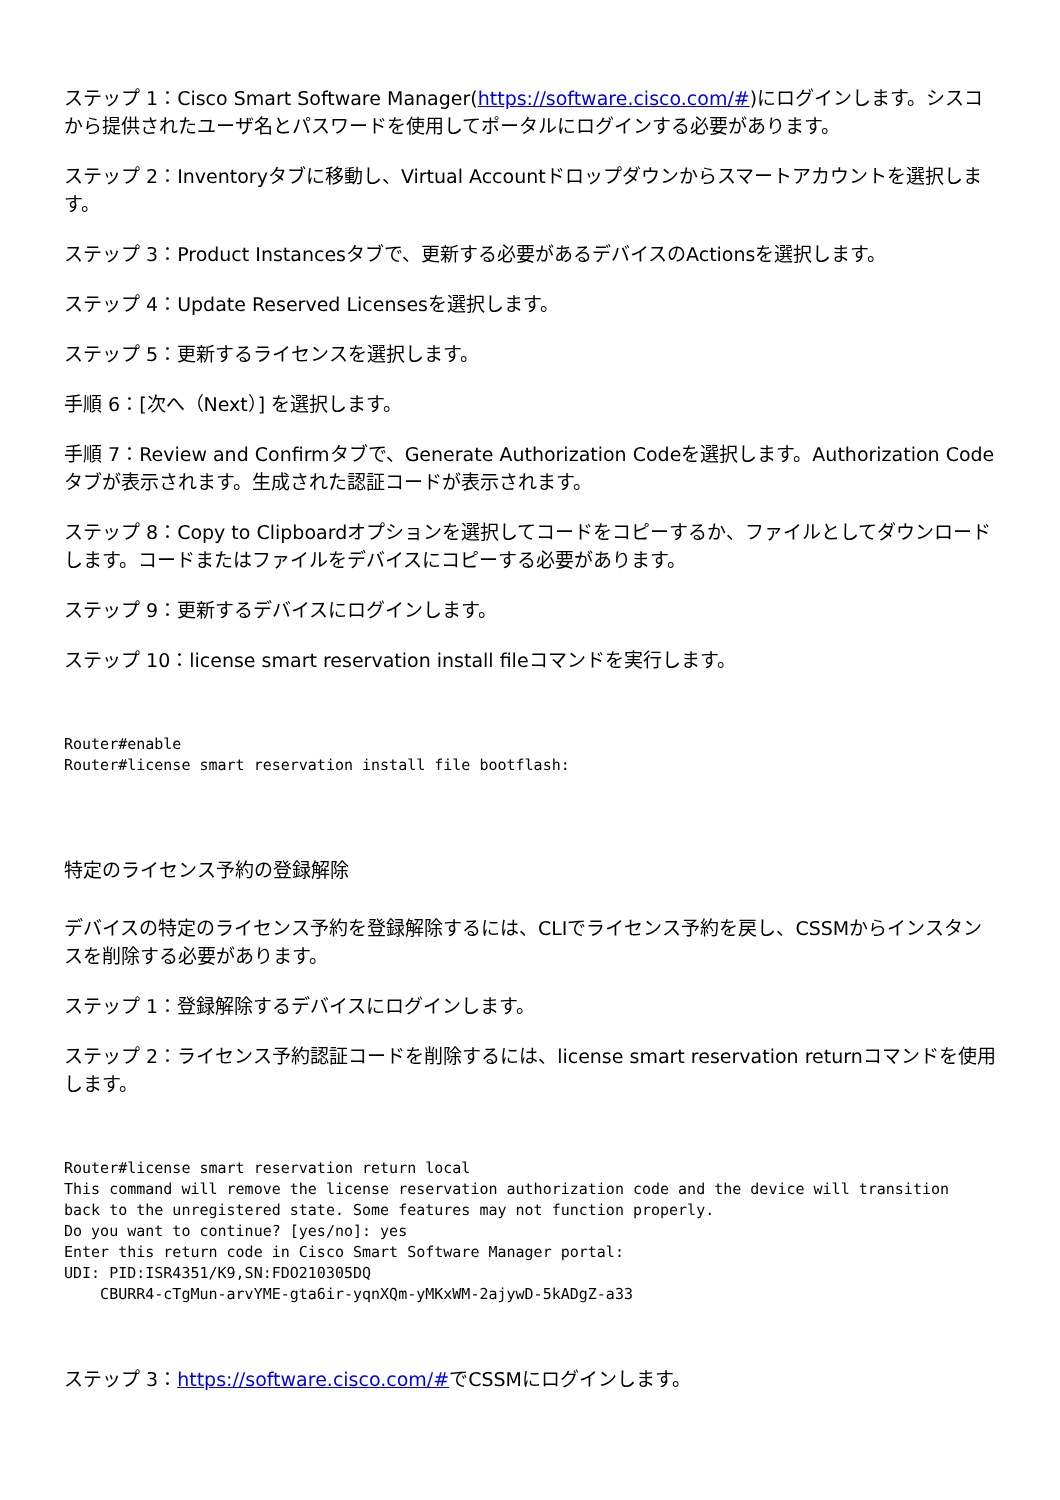ステップ 1：Cisco Smart Software Manager(https://software.cisco.com/#)にログインします。シスコから提供されたユーザ名とパスワードを使用してポータルにログインする必要があります。
ステップ 2：Inventoryタブに移動し、Virtual Accountドロップダウンからスマートアカウントを選択します。
ステップ 3：Product Instancesタブで、更新する必要があるデバイスのActionsを選択します。
ステップ 4：Update Reserved Licensesを選択します。
ステップ 5：更新するライセンスを選択します。
手順 6：[次へ（Next）] を選択します。
手順 7：Review and Confirmタブで、Generate Authorization Codeを選択します。Authorization Codeタブが表示されます。生成された認証コードが表示されます。
ステップ 8：Copy to Clipboardオプションを選択してコードをコピーするか、ファイルとしてダウンロードします。コードまたはファイルをデバイスにコピーする必要があります。
ステップ 9：更新するデバイスにログインします。
ステップ 10：license smart reservation install fileコマンドを実行します。
Router#enable
Router#license smart reservation install file bootflash:
特定のライセンス予約の登録解除
デバイスの特定のライセンス予約を登録解除するには、CLIでライセンス予約を戻し、CSSMからインスタンスを削除する必要があります。
ステップ 1：登録解除するデバイスにログインします。
ステップ 2：ライセンス予約認証コードを削除するには、license smart reservation returnコマンドを使用します。
Router#license smart reservation return local
This command will remove the license reservation authorization code and the device will transition
back to the unregistered state. Some features may not function properly.
Do you want to continue? [yes/no]: yes
Enter this return code in Cisco Smart Software Manager portal:
UDI: PID:ISR4351/K9,SN:FDO210305DQ
    CBURR4-cTgMun-arvYME-gta6ir-yqnXQm-yMKxWM-2ajywD-5kADgZ-a33
ステップ 3：https://software.cisco.com/#でCSSMにログインします。